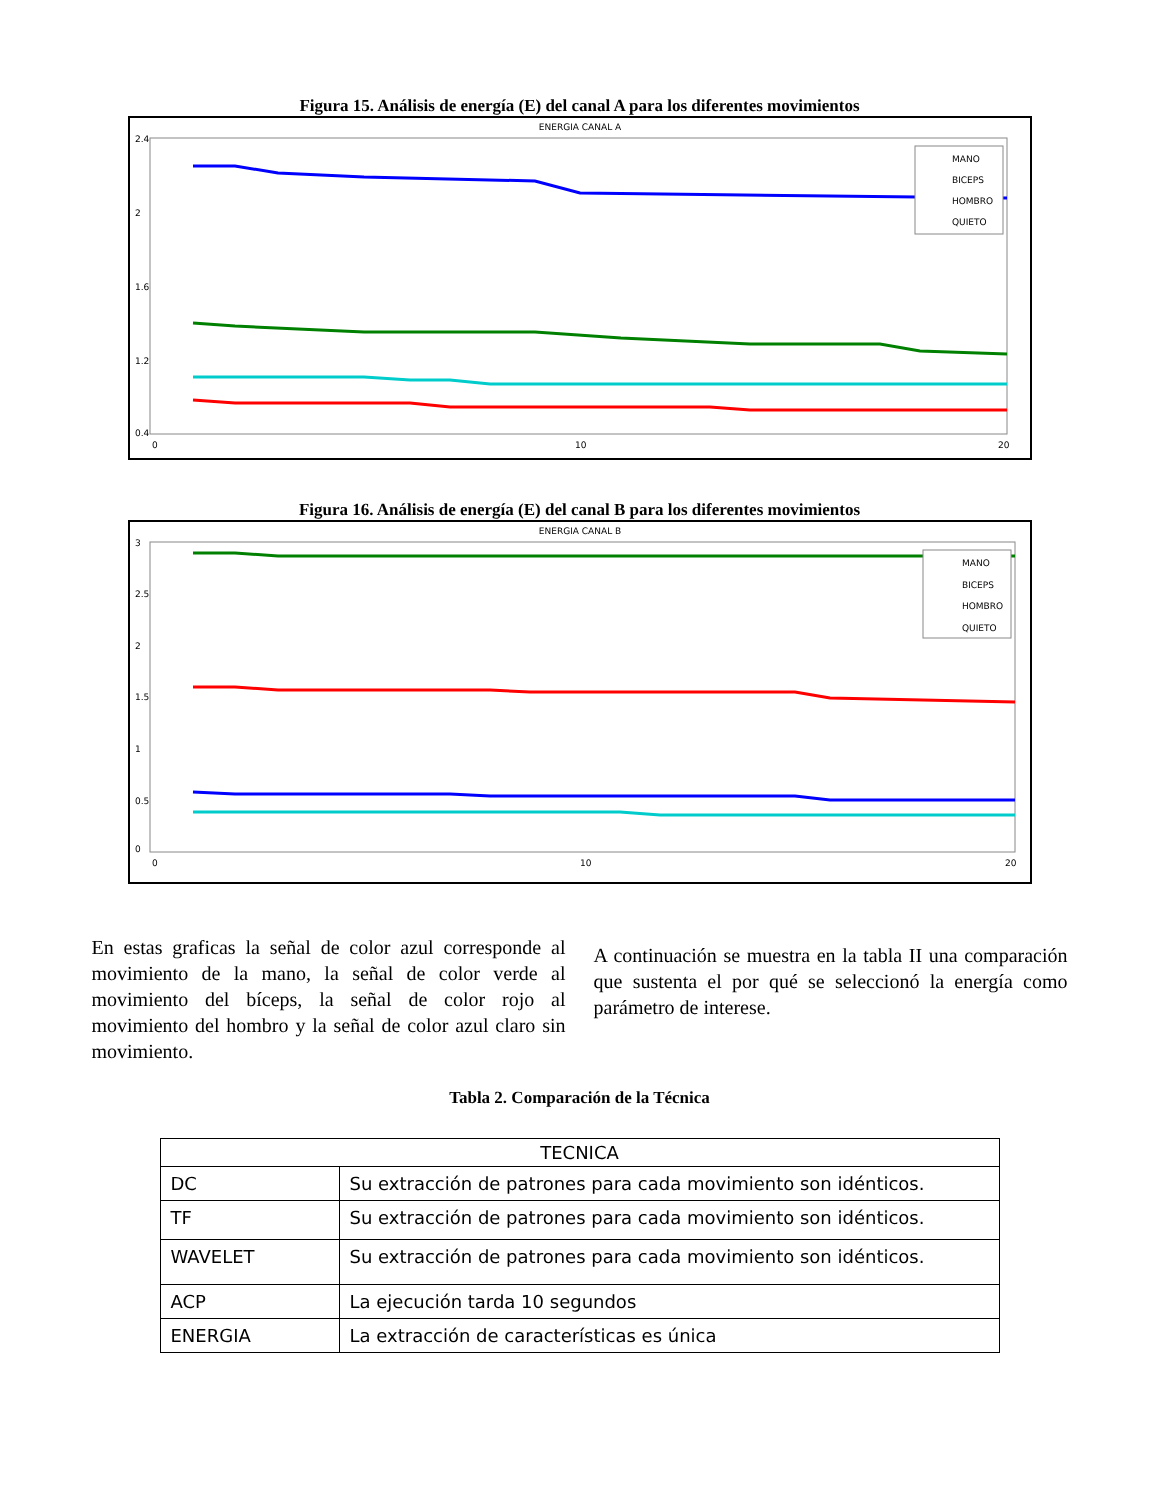Figura 15. Análisis de energía (E) del canal A para los diferentes movimientos
ENERGIA CANAL A
2.4
2
1.6
1.2
0.4
0
10
20
MANO
BICEPS
HOMBRO
QUIETO
Figura 16. Análisis de energía (E) del canal B para los diferentes movimientos
ENERGIA CANAL B
3
2.5
2
1.5
1
0.5
0
0
10
20
MANO
BICEPS
HOMBRO
QUIETO
En estas graficas la señal de color azul corresponde al movimiento de la mano, la señal de color verde al movimiento del bíceps, la señal de color rojo al movimiento del hombro y la señal de color azul claro sin movimiento.
A continuación se muestra en la tabla II una comparación que sustenta el por qué se seleccionó la energía como parámetro de interese.
Tabla 2. Comparación de la Técnica
| TECNICA | |
| --- | --- |
| DC | Su extracción de patrones para cada movimiento son idénticos. |
| TF | Su extracción de patrones para cada movimiento son idénticos. |
| WAVELET | Su extracción de patrones para cada movimiento son idénticos. |
| ACP | La ejecución tarda 10 segundos |
| ENERGIA | La extracción de características es única |